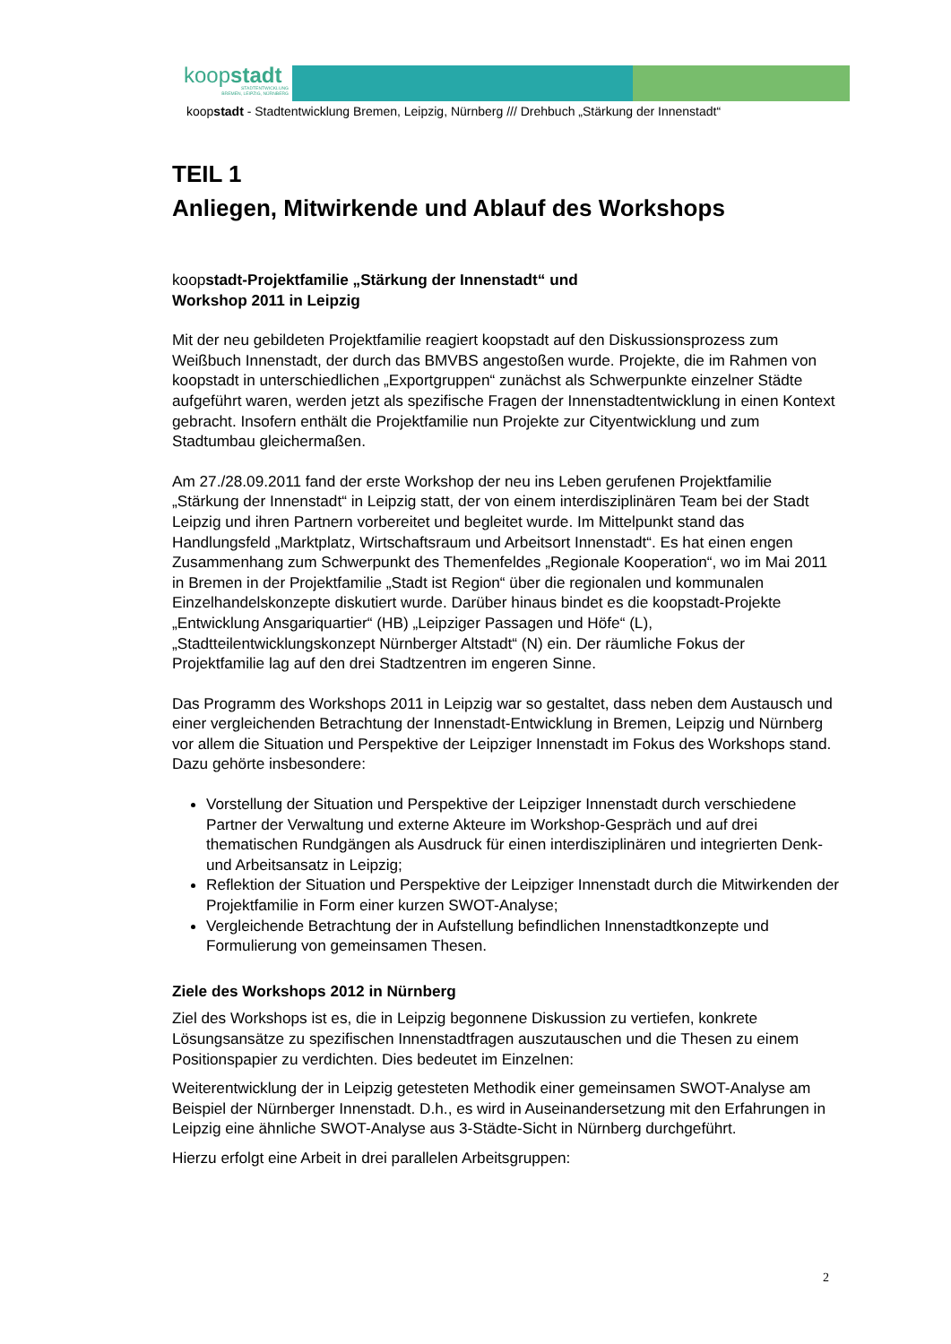koopstadt
STADTENTWICKLUNG
BREMEN, LEIPZIG, NÜRNBERG
koopstadt - Stadtentwicklung Bremen, Leipzig, Nürnberg /// Drehbuch „Stärkung der Innenstadt“
TEIL 1
Anliegen, Mitwirkende und Ablauf des Workshops
koopstadt-Projektfamilie „Stärkung der Innenstadt“ und
Workshop 2011 in Leipzig
Mit der neu gebildeten Projektfamilie reagiert koopstadt auf den Diskussionsprozess zum Weißbuch Innenstadt, der durch das BMVBS angestoßen wurde. Projekte, die im Rahmen von koopstadt in unterschiedlichen „Exportgruppen“ zunächst als Schwerpunkte einzelner Städte aufgeführt waren, werden jetzt als spezifische Fragen der Innenstadtentwicklung in einen Kontext gebracht. Insofern enthält die Projektfamilie nun Projekte zur Cityentwicklung und zum Stadtumbau gleichermaßen.
Am 27./28.09.2011 fand der erste Workshop der neu ins Leben gerufenen Projektfamilie „Stärkung der Innenstadt“ in Leipzig statt, der von einem interdisziplinären Team bei der Stadt Leipzig und ihren Partnern vorbereitet und begleitet wurde. Im Mittelpunkt stand das Handlungsfeld „Marktplatz, Wirtschaftsraum und Arbeitsort Innenstadt“. Es hat einen engen Zusammenhang zum Schwerpunkt des Themenfeldes „Regionale Kooperation“, wo im Mai 2011 in Bremen in der Projektfamilie „Stadt ist Region“ über die regionalen und kommunalen Einzelhandelskonzepte diskutiert wurde. Darüber hinaus bindet es die koopstadt-Projekte „Entwicklung Ansgariquartier“ (HB) „Leipziger Passagen und Höfe“ (L), „Stadtteilentwicklungskonzept Nürnberger Altstadt“ (N) ein. Der räumliche Fokus der Projektfamilie lag auf den drei Stadtzentren im engeren Sinne.
Das Programm des Workshops 2011 in Leipzig war so gestaltet, dass neben dem Austausch und einer vergleichenden Betrachtung der Innenstadt-Entwicklung in Bremen, Leipzig und Nürnberg vor allem die Situation und Perspektive der Leipziger Innenstadt im Fokus des Workshops stand. Dazu gehörte insbesondere:
Vorstellung der Situation und Perspektive der Leipziger Innenstadt durch verschiedene Partner der Verwaltung und externe Akteure im Workshop-Gespräch und auf drei thematischen Rundgängen als Ausdruck für einen interdisziplinären und integrierten Denk- und Arbeitsansatz in Leipzig;
Reflektion der Situation und Perspektive der Leipziger Innenstadt durch die Mitwirkenden der Projektfamilie in Form einer kurzen SWOT-Analyse;
Vergleichende Betrachtung der in Aufstellung befindlichen Innenstadtkonzepte und Formulierung von gemeinsamen Thesen.
Ziele des Workshops 2012 in Nürnberg
Ziel des Workshops ist es, die in Leipzig begonnene Diskussion zu vertiefen, konkrete Lösungsansätze zu spezifischen Innenstadtfragen auszutauschen und die Thesen zu einem Positionspapier zu verdichten. Dies bedeutet im Einzelnen:
Weiterentwicklung der in Leipzig getesteten Methodik einer gemeinsamen SWOT-Analyse am Beispiel der Nürnberger Innenstadt. D.h., es wird in Auseinandersetzung mit den Erfahrungen in Leipzig eine ähnliche SWOT-Analyse aus 3-Städte-Sicht in Nürnberg durchgeführt.
Hierzu erfolgt eine Arbeit in drei parallelen Arbeitsgruppen:
2